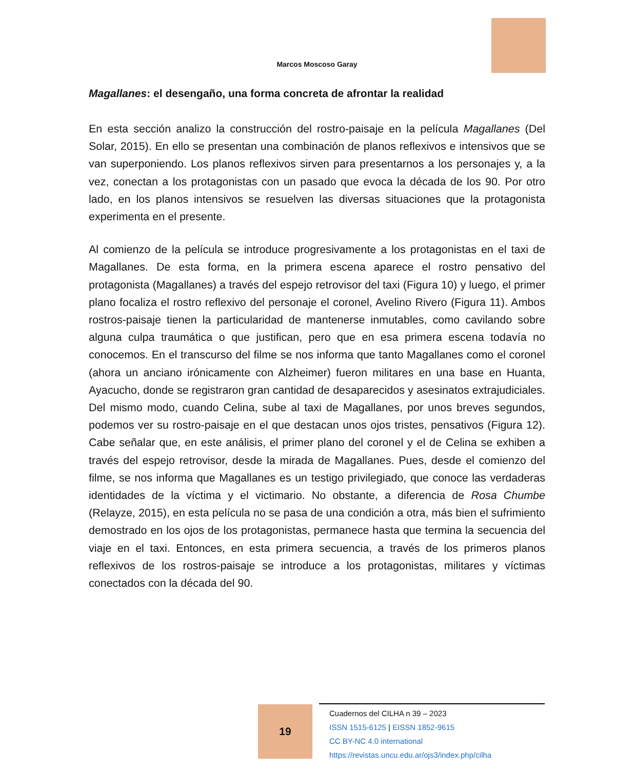Marcos Moscoso Garay
Magallanes: el desengaño, una forma concreta de afrontar la realidad
En esta sección analizo la construcción del rostro-paisaje en la película Magallanes (Del Solar, 2015). En ello se presentan una combinación de planos reflexivos e intensivos que se van superponiendo. Los planos reflexivos sirven para presentarnos a los personajes y, a la vez, conectan a los protagonistas con un pasado que evoca la década de los 90. Por otro lado, en los planos intensivos se resuelven las diversas situaciones que la protagonista experimenta en el presente.
Al comienzo de la película se introduce progresivamente a los protagonistas en el taxi de Magallanes. De esta forma, en la primera escena aparece el rostro pensativo del protagonista (Magallanes) a través del espejo retrovisor del taxi (Figura 10) y luego, el primer plano focaliza el rostro reflexivo del personaje el coronel, Avelino Rivero (Figura 11). Ambos rostros-paisaje tienen la particularidad de mantenerse inmutables, como cavilando sobre alguna culpa traumática o que justifican, pero que en esa primera escena todavía no conocemos. En el transcurso del filme se nos informa que tanto Magallanes como el coronel (ahora un anciano irónicamente con Alzheimer) fueron militares en una base en Huanta, Ayacucho, donde se registraron gran cantidad de desaparecidos y asesinatos extrajudiciales. Del mismo modo, cuando Celina, sube al taxi de Magallanes, por unos breves segundos, podemos ver su rostro-paisaje en el que destacan unos ojos tristes, pensativos (Figura 12). Cabe señalar que, en este análisis, el primer plano del coronel y el de Celina se exhiben a través del espejo retrovisor, desde la mirada de Magallanes. Pues, desde el comienzo del filme, se nos informa que Magallanes es un testigo privilegiado, que conoce las verdaderas identidades de la víctima y el victimario. No obstante, a diferencia de Rosa Chumbe (Relayze, 2015), en esta película no se pasa de una condición a otra, más bien el sufrimiento demostrado en los ojos de los protagonistas, permanece hasta que termina la secuencia del viaje en el taxi. Entonces, en esta primera secuencia, a través de los primeros planos reflexivos de los rostros-paisaje se introduce a los protagonistas, militares y víctimas conectados con la década del 90.
19
Cuadernos del CILHA n 39 – 2023
ISSN 1515-6125 | EISSN 1852-9615
CC BY-NC 4.0 international
https://revistas.uncu.edu.ar/ojs3/index.php/cilha